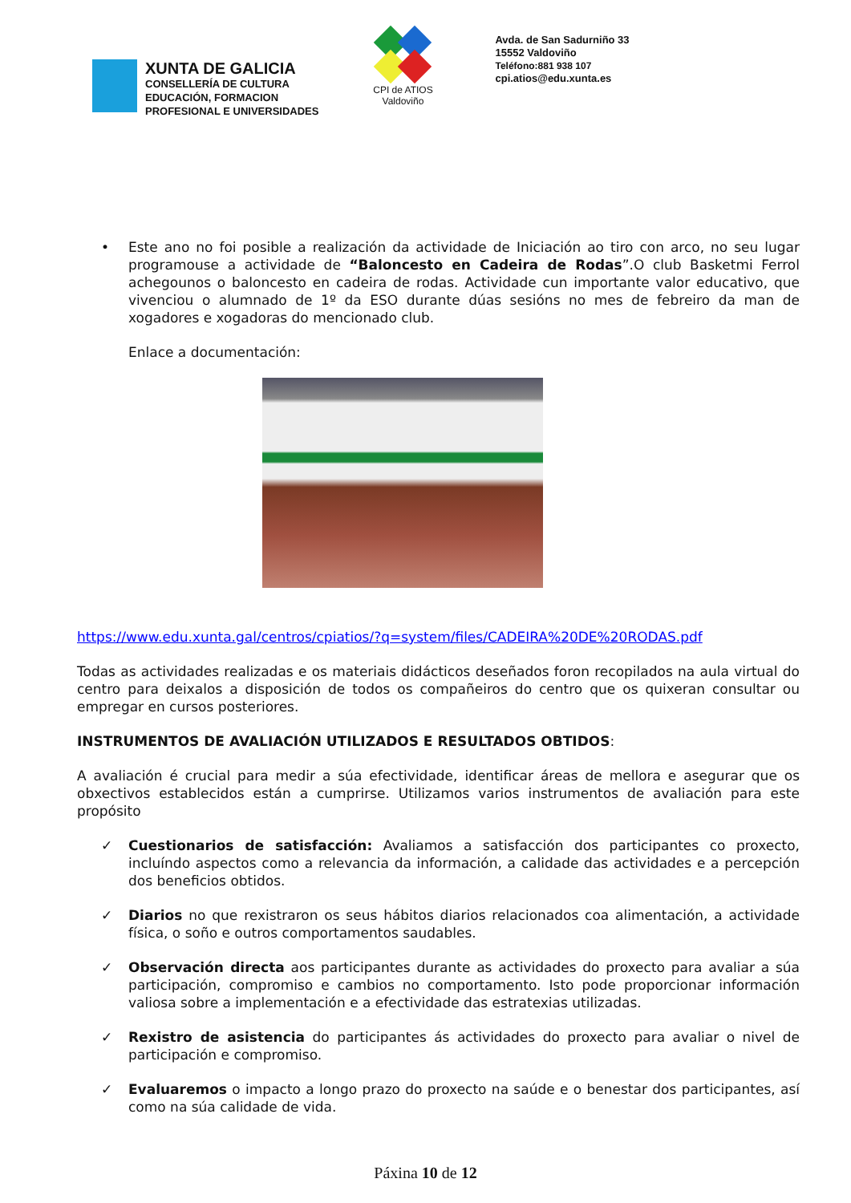XUNTA DE GALICIA
CONSELLERÍA DE CULTURA
EDUCACIÓN, FORMACION
PROFESIONAL E UNIVERSIDADES
CPI de ATIOS
Valdoviño
Avda. de San Sadurniño 33
15552 Valdoviño
Teléfono:881 938 107
cpi.atios@edu.xunta.es
• Este ano no foi posible a realización da actividade de Iniciación ao tiro con arco, no seu lugar programouse a actividade de “Baloncesto en Cadeira de Rodas”.O club Basketmi Ferrol achegounos o baloncesto en cadeira de rodas. Actividade cun importante valor educativo, que vivenciou o alumnado de 1º da ESO durante dúas sesións no mes de febreiro da man de xogadores e xogadoras do mencionado club.
Enlace a documentación:
https://www.edu.xunta.gal/centros/cpiatios/?q=system/files/CADEIRA%20DE%20RODAS.pdf
Todas as actividades realizadas e os materiais didácticos deseñados foron recopilados na aula virtual do centro para deixalos a disposición de todos os compañeiros do centro que os quixeran consultar ou empregar en cursos posteriores.
INSTRUMENTOS DE AVALIACIÓN UTILIZADOS E RESULTADOS OBTIDOS:
A avaliación é crucial para medir a súa efectividade, identificar áreas de mellora e asegurar que os obxectivos establecidos están a cumprirse. Utilizamos varios instrumentos de avaliación para este propósito
✓ Cuestionarios de satisfacción: Avaliamos a satisfacción dos participantes co proxecto, incluíndo aspectos como a relevancia da información, a calidade das actividades e a percepción dos beneficios obtidos.
✓ Diarios no que rexistraron os seus hábitos diarios relacionados coa alimentación, a actividade física, o soño e outros comportamentos saudables.
✓ Observación directa aos participantes durante as actividades do proxecto para avaliar a súa participación, compromiso e cambios no comportamento. Isto pode proporcionar información valiosa sobre a implementación e a efectividade das estratexias utilizadas.
✓ Rexistro de asistencia do participantes ás actividades do proxecto para avaliar o nivel de participación e compromiso.
✓ Evaluaremos o impacto a longo prazo do proxecto na saúde e o benestar dos participantes, así como na súa calidade de vida.
Páxina 10 de 12